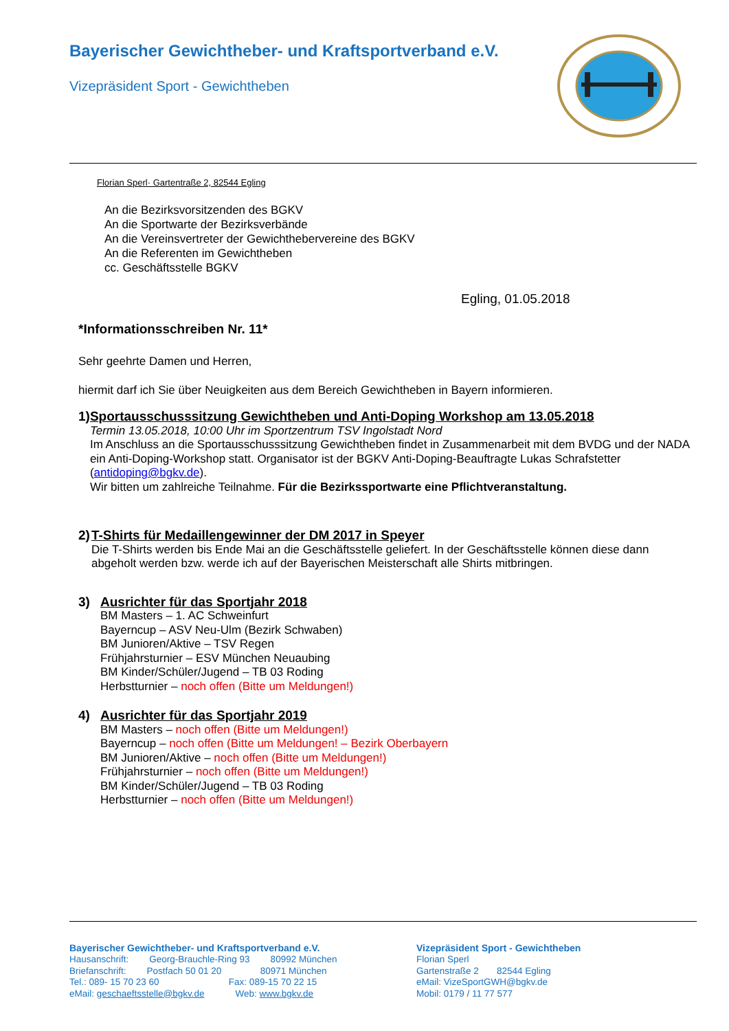Bayerischer Gewichtheber- und Kraftsportverband e.V.
Vizepräsident Sport - Gewichtheben
Florian Sperl· Gartentraße 2, 82544 Egling
An die Bezirksvorsitzenden des BGKV
An die Sportwarte der Bezirksverbände
An die Vereinsvertreter der Gewichthebervereine des BGKV
An die Referenten im Gewichtheben
cc. Geschäftsstelle BGKV
Egling, 01.05.2018
*Informationsschreiben Nr. 11*
Sehr geehrte Damen und Herren,
hiermit darf ich Sie über Neuigkeiten aus dem Bereich Gewichtheben in Bayern informieren.
1) Sportausschusssitzung Gewichtheben und Anti-Doping Workshop am 13.05.2018
Termin 13.05.2018, 10:00 Uhr im Sportzentrum TSV Ingolstadt Nord
Im Anschluss an die Sportausschusssitzung Gewichtheben findet in Zusammenarbeit mit dem BVDG und der NADA ein Anti-Doping-Workshop statt. Organisator ist der BGKV Anti-Doping-Beauftragte Lukas Schrafstetter (antidoping@bgkv.de).
Wir bitten um zahlreiche Teilnahme. Für die Bezirkssportwarte eine Pflichtveranstaltung.
2) T-Shirts für Medaillengewinner der DM 2017 in Speyer
Die T-Shirts werden bis Ende Mai an die Geschäftsstelle geliefert. In der Geschäftsstelle können diese dann abgeholt werden bzw. werde ich auf der Bayerischen Meisterschaft alle Shirts mitbringen.
3) Ausrichter für das Sportjahr 2018
BM Masters – 1. AC Schweinfurt
Bayerncup – ASV Neu-Ulm (Bezirk Schwaben)
BM Junioren/Aktive – TSV Regen
Frühjahrsturnier – ESV München Neuaubing
BM Kinder/Schüler/Jugend – TB 03 Roding
Herbstturnier – noch offen (Bitte um Meldungen!)
4) Ausrichter für das Sportjahr 2019
BM Masters – noch offen (Bitte um Meldungen!)
Bayerncup – noch offen (Bitte um Meldungen! – Bezirk Oberbayern
BM Junioren/Aktive – noch offen (Bitte um Meldungen!)
Frühjahrsturnier – noch offen (Bitte um Meldungen!)
BM Kinder/Schüler/Jugend – TB 03 Roding
Herbstturnier – noch offen (Bitte um Meldungen!)
Bayerischer Gewichtheber- und Kraftsportverband e.V.
Hausanschrift: Georg-Brauchle-Ring 93 80992 München
Briefanschrift: Postfach 50 01 20 80971 München
Tel.: 089- 15 70 23 60 Fax: 089-15 70 22 15
eMail: geschaeftsstelle@bgkv.de Web: www.bgkv.de
Vizepräsident Sport - Gewichtheben
Florian Sperl
Gartenstraße 2 82544 Egling
eMail: VizeSportGWH@bgkv.de
Mobil: 0179 / 11 77 577